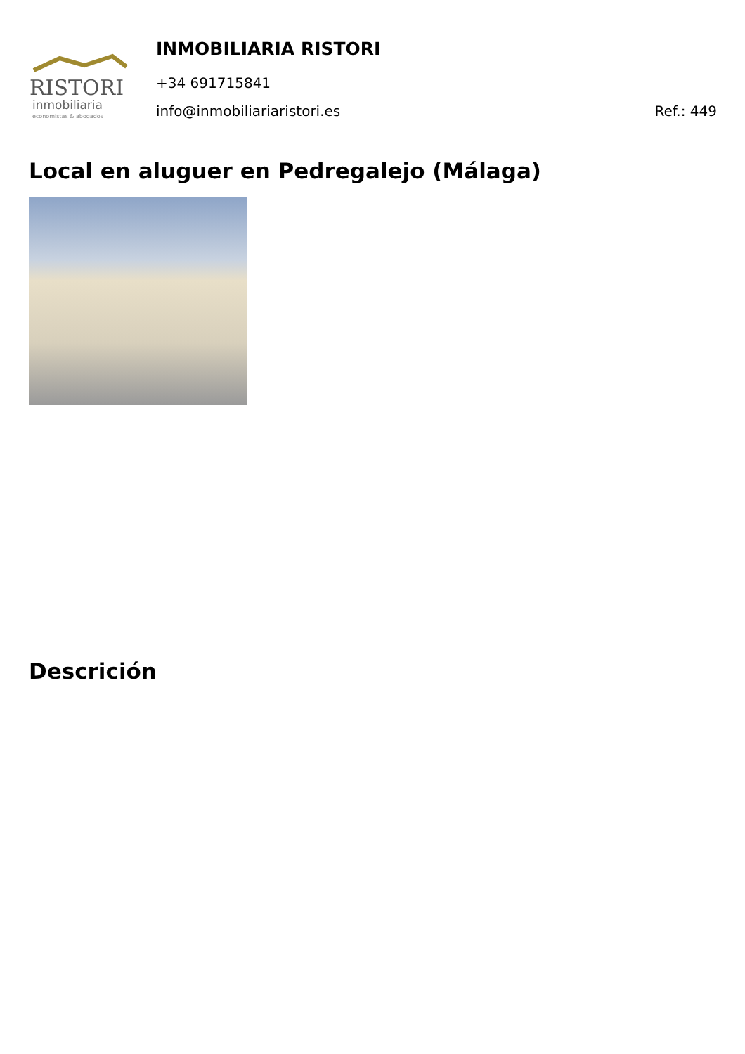RISTORI
inmobiliaria
economistas & abogados
INMOBILIARIA RISTORI
+34 691715841
info@inmobiliariaristori.es Ref.: 449
Local en aluguer en Pedregalejo (Málaga)
Descrición